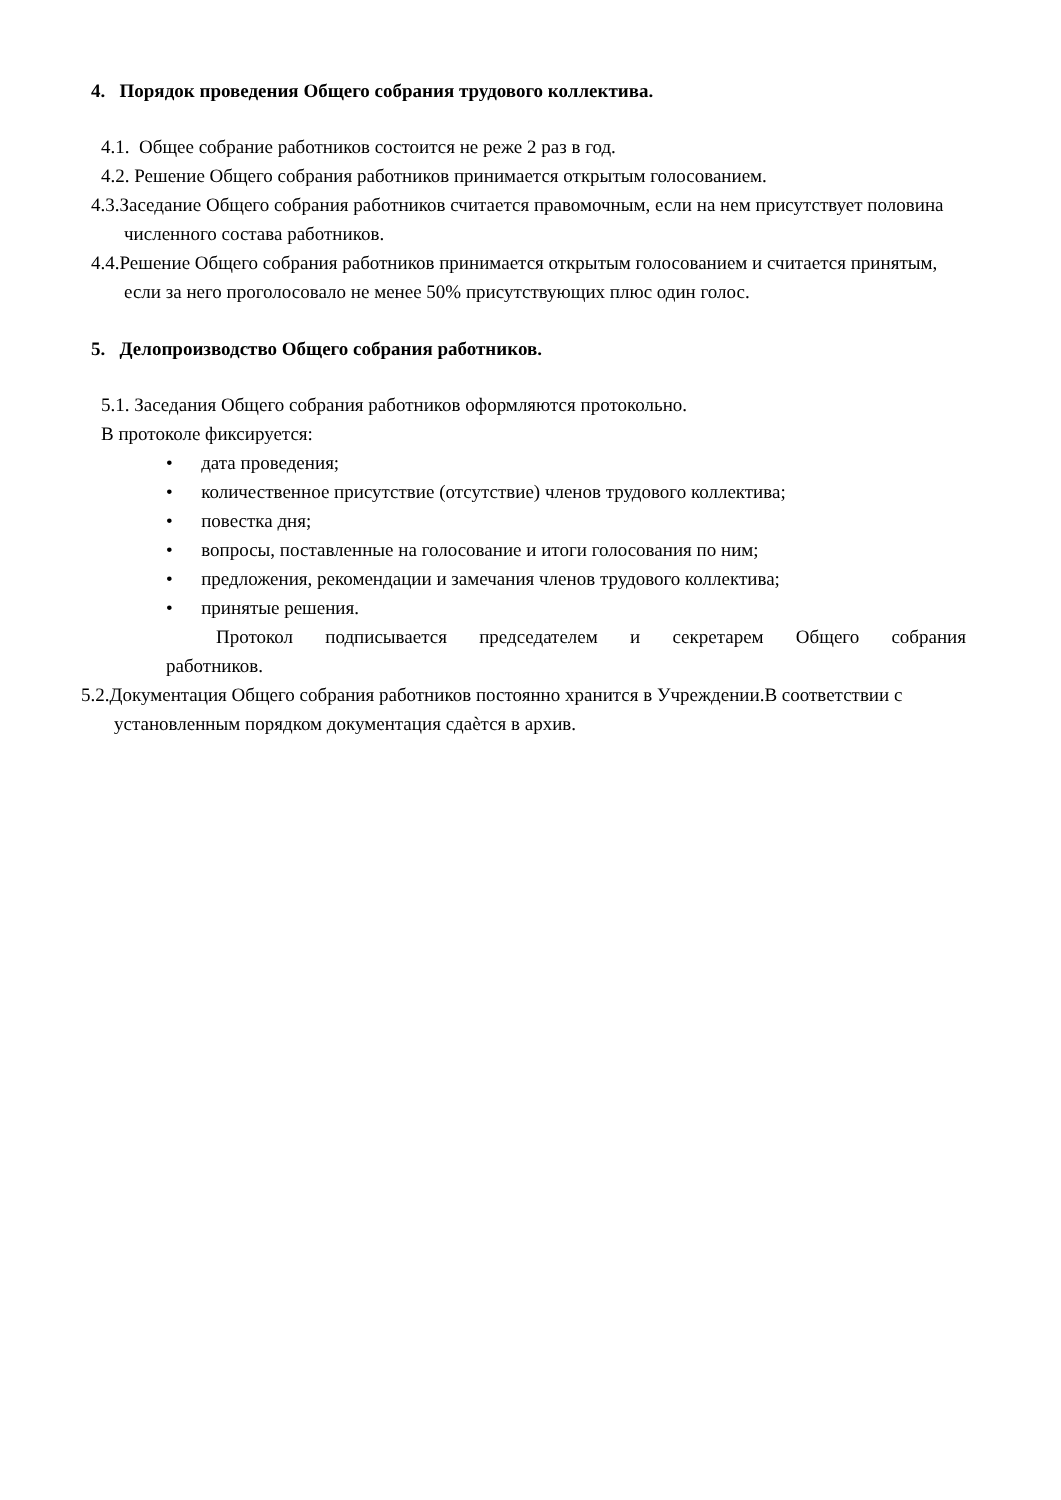4. Порядок проведения Общего собрания трудового коллектива.
4.1. Общее собрание работников состоится не реже 2 раз в год.
4.2. Решение Общего собрания работников принимается открытым голосованием.
4.3.Заседание Общего собрания работников считается правомочным, если на нем присутствует половина численного состава работников.
4.4.Решение Общего собрания работников принимается открытым голосованием и считается принятым, если за него проголосовало не менее 50% присутствующих плюс один голос.
5. Делопроизводство Общего собрания работников.
5.1. Заседания Общего собрания работников оформляются протокольно.
В протоколе фиксируется:
• дата проведения;
• количественное присутствие (отсутствие) членов трудового коллектива;
• повестка дня;
• вопросы, поставленные на голосование и итоги голосования по ним;
• предложения, рекомендации и замечания членов трудового коллектива;
• принятые решения.
Протокол подписывается председателем и секретарем Общего собрания работников.
5.2.Документация Общего собрания работников постоянно хранится в Учреждении.В соответствии с установленным порядком документация сдаѐтся в архив.